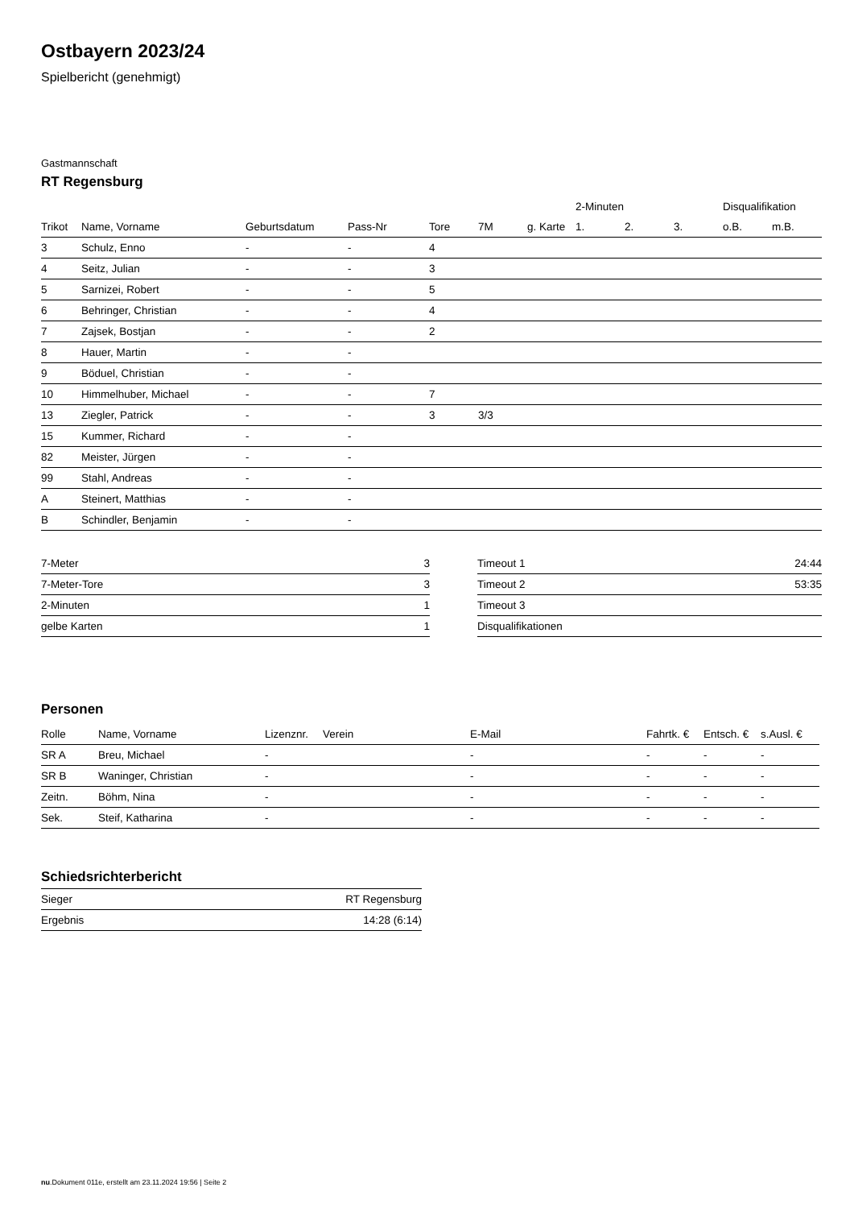Ostbayern 2023/24
Spielbericht (genehmigt)
Gastmannschaft
RT Regensburg
| | | | | | | | 2-Minuten | | | Disqualifikation | |
| --- | --- | --- | --- | --- | --- | --- | --- | --- | --- | --- | --- |
| Trikot | Name, Vorname | Geburtsdatum | Pass-Nr | Tore | 7M | g. Karte | 1. | 2. | 3. | o.B. | m.B. |
| 3 | Schulz, Enno | - | - | 4 | | | | | | | |
| 4 | Seitz, Julian | - | - | 3 | | | | | | | |
| 5 | Sarnizei, Robert | - | - | 5 | | | | | | | |
| 6 | Behringer, Christian | - | - | 4 | | | | | | | |
| 7 | Zajsek, Bostjan | - | - | 2 | | | | | | | |
| 8 | Hauer, Martin | - | - | | | | | | | | |
| 9 | Böduel, Christian | - | - | | | | | | | | |
| 10 | Himmelhuber, Michael | - | - | 7 | | | | | | | |
| 13 | Ziegler, Patrick | - | - | 3 | 3/3 | | | | | | |
| 15 | Kummer, Richard | - | - | | | | | | | | |
| 82 | Meister, Jürgen | - | - | | | | | | | | |
| 99 | Stahl, Andreas | - | - | | | | | | | | |
| A | Steinert, Matthias | - | - | | | | | | | | |
| B | Schindler, Benjamin | - | - | | | | | | | | |
| 7-Meter | 3 |
| 7-Meter-Tore | 3 |
| 2-Minuten | 1 |
| gelbe Karten | 1 |
| Timeout 1 | 24:44 |
| Timeout 2 | 53:35 |
| Timeout 3 | |
| Disqualifikationen | |
Personen
| Rolle | Name, Vorname | Lizenznr. | Verein | E-Mail | Fahrtk. € | Entsch. € | s.Ausl. € |
| --- | --- | --- | --- | --- | --- | --- | --- |
| SR A | Breu, Michael | - | | - | - | - | - |
| SR B | Waninger, Christian | - | | - | - | - | - |
| Zeitn. | Böhm, Nina | - | | - | - | - | - |
| Sek. | Steif, Katharina | - | | - | - | - | - |
Schiedsrichterbericht
| Sieger | RT Regensburg |
| Ergebnis | 14:28 (6:14) |
nu.Dokument 011e, erstellt am 23.11.2024 19:56 | Seite 2